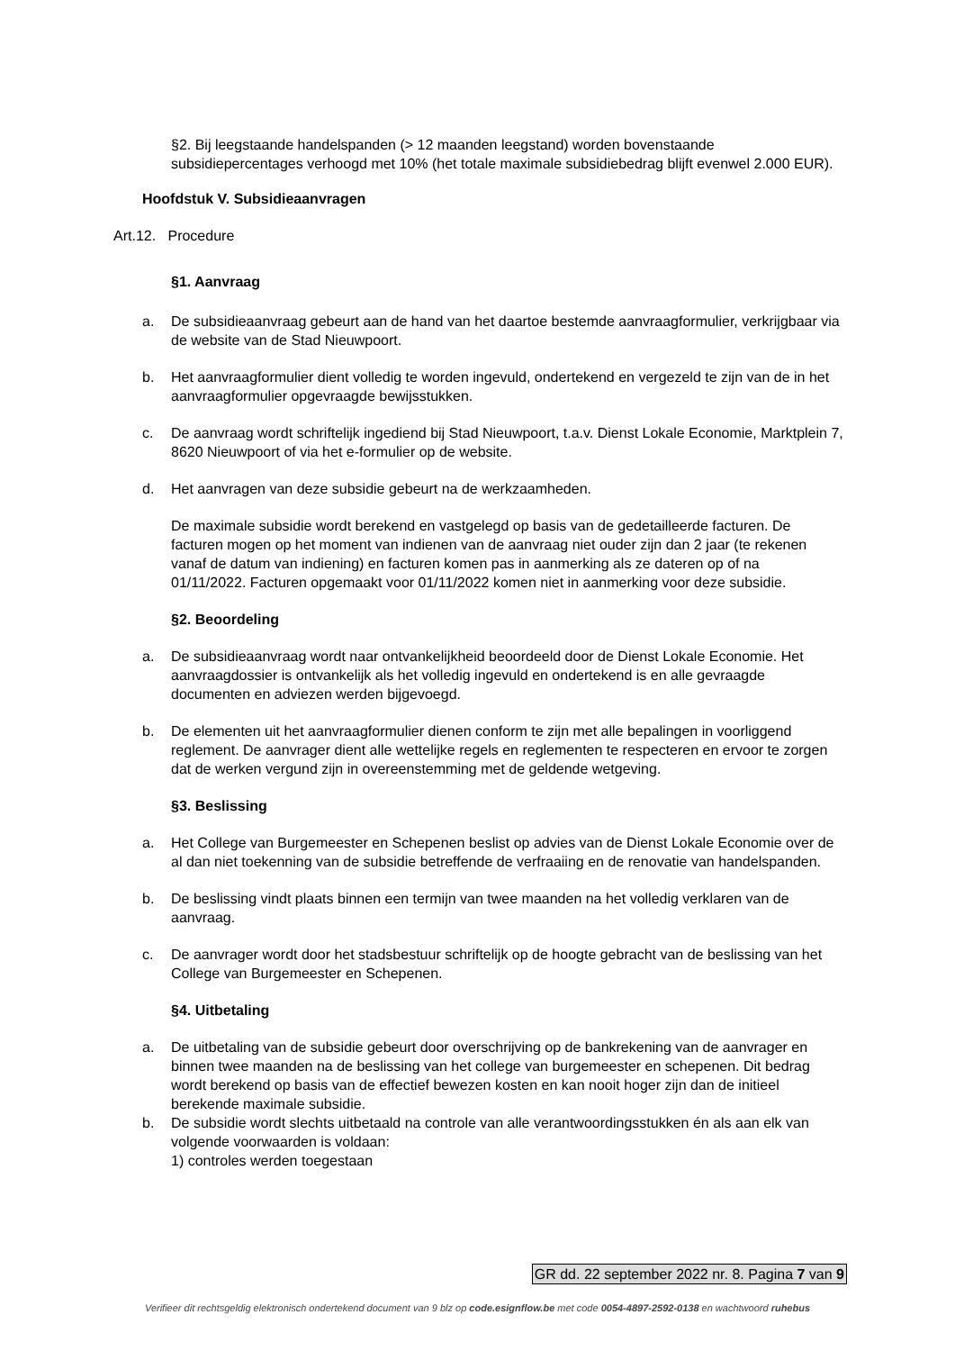§2. Bij leegstaande handelspanden (> 12 maanden leegstand) worden bovenstaande subsidiepercentages verhoogd met 10% (het totale maximale subsidiebedrag blijft evenwel 2.000 EUR).
Hoofdstuk V. Subsidieaanvragen
Art.12. Procedure
§1. Aanvraag
a. De subsidieaanvraag gebeurt aan de hand van het daartoe bestemde aanvraagformulier, verkrijgbaar via de website van de Stad Nieuwpoort.
b. Het aanvraagformulier dient volledig te worden ingevuld, ondertekend en vergezeld te zijn van de in het aanvraagformulier opgevraagde bewijsstukken.
c. De aanvraag wordt schriftelijk ingediend bij Stad Nieuwpoort, t.a.v. Dienst Lokale Economie, Marktplein 7, 8620 Nieuwpoort of via het e-formulier op de website.
d. Het aanvragen van deze subsidie gebeurt na de werkzaamheden.
De maximale subsidie wordt berekend en vastgelegd op basis van de gedetailleerde facturen. De facturen mogen op het moment van indienen van de aanvraag niet ouder zijn dan 2 jaar (te rekenen vanaf de datum van indiening) en facturen komen pas in aanmerking als ze dateren op of na 01/11/2022. Facturen opgemaakt voor 01/11/2022 komen niet in aanmerking voor deze subsidie.
§2. Beoordeling
a. De subsidieaanvraag wordt naar ontvankelijkheid beoordeeld door de Dienst Lokale Economie. Het aanvraagdossier is ontvankelijk als het volledig ingevuld en ondertekend is en alle gevraagde documenten en adviezen werden bijgevoegd.
b. De elementen uit het aanvraagformulier dienen conform te zijn met alle bepalingen in voorliggend reglement. De aanvrager dient alle wettelijke regels en reglementen te respecteren en ervoor te zorgen dat de werken vergund zijn in overeenstemming met de geldende wetgeving.
§3. Beslissing
a. Het College van Burgemeester en Schepenen beslist op advies van de Dienst Lokale Economie over de al dan niet toekenning van de subsidie betreffende de verfraaiing en de renovatie van handelspanden.
b. De beslissing vindt plaats binnen een termijn van twee maanden na het volledig verklaren van de aanvraag.
c. De aanvrager wordt door het stadsbestuur schriftelijk op de hoogte gebracht van de beslissing van het College van Burgemeester en Schepenen.
§4. Uitbetaling
a. De uitbetaling van de subsidie gebeurt door overschrijving op de bankrekening van de aanvrager en binnen twee maanden na de beslissing van het college van burgemeester en schepenen. Dit bedrag wordt berekend op basis van de effectief bewezen kosten en kan nooit hoger zijn dan de initieel berekende maximale subsidie.
b. De subsidie wordt slechts uitbetaald na controle van alle verantwoordingsstukken én als aan elk van volgende voorwaarden is voldaan:
1) controles werden toegestaan
GR dd. 22 september 2022 nr. 8. Pagina 7 van 9
Verifieer dit rechtsgeldig elektronisch ondertekend document van 9 blz op code.esignflow.be met code 0054-4897-2592-0138 en wachtwoord ruhebus